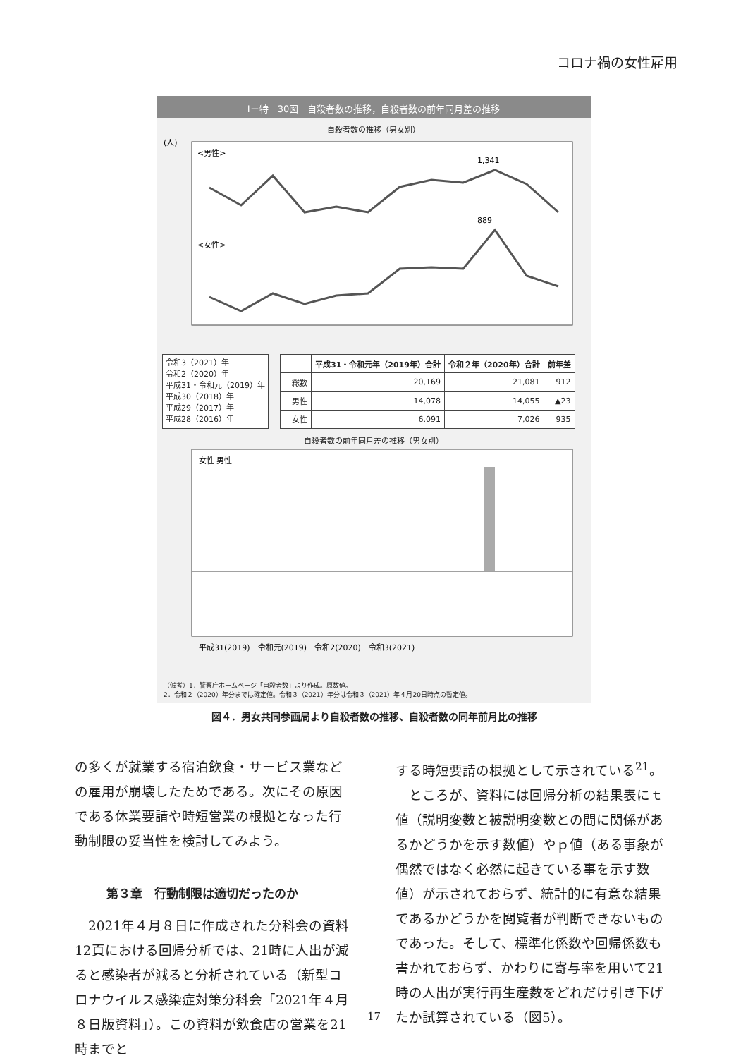コロナ禍の女性雇用
Ⅰ－特－30図　自殺者数の推移，自殺者数の前年同月差の推移
自殺者数の推移（男女別）
(人)
<男性>
<女性>
1,341
889
令和3（2021）年
令和2（2020）年
平成31・令和元（2019）年
平成30（2018）年
平成29（2017）年
平成28（2016）年
| | | 平成31・令和元年（2019年）合計 | 令和２年（2020年）合計 | 前年差 |
| --- | --- | --- | --- | --- |
| 総数 | | 20,169 | 21,081 | 912 |
| | 男性 | 14,078 | 14,055 | ▲23 |
| | 女性 | 6,091 | 7,026 | 935 |
自殺者数の前年同月差の推移（男女別）
女性 男性
平成31(2019)　令和元(2019)　令和2(2020)　令和3(2021)
（備考）1．警察庁ホームページ「自殺者数」より作成。原数値。
2．令和２（2020）年分までは確定値。令和３（2021）年分は令和３（2021）年４月20日時点の暫定値。
図４．男女共同参画局より自殺者数の推移、自殺者数の同年前月比の推移
の多くが就業する宿泊飲食・サービス業などの雇用が崩壊したためである。次にその原因である休業要請や時短営業の根拠となった行動制限の妥当性を検討してみよう。
第３章　行動制限は適切だったのか
　2021年４月８日に作成された分科会の資料12頁における回帰分析では、21時に人出が減ると感染者が減ると分析されている（新型コロナウイルス感染症対策分科会「2021年４月８日版資料」）。この資料が飲食店の営業を21時までと
する時短要請の根拠として示されている<sup>21</sup>。
　ところが、資料には回帰分析の結果表にｔ値（説明変数と被説明変数との間に関係があるかどうかを示す数値）やｐ値（ある事象が偶然ではなく必然に起きている事を示す数値）が示されておらず、統計的に有意な結果であるかどうかを閲覧者が判断できないものであった。そして、標準化係数や回帰係数も書かれておらず、かわりに寄与率を用いて21時の人出が実行再生産数をどれだけ引き下げたか試算されている（図5）。
17